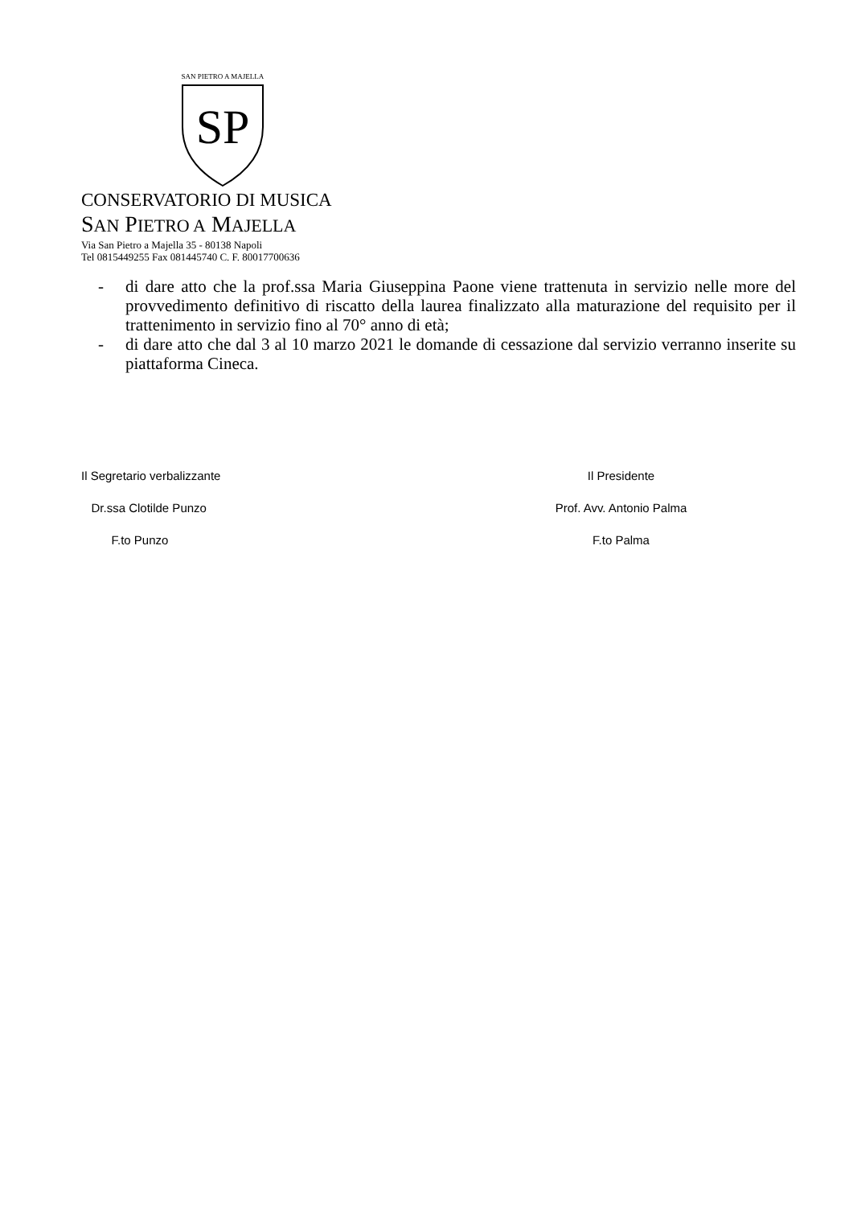SAN PIETRO A MAJELLA
SP
CONSERVATORIO DI MUSICA
SAN PIETRO A MAJELLA
Via San Pietro a Majella 35 - 80138 Napoli
Tel 0815449255 Fax 081445740 C. F. 80017700636
- di dare atto che la prof.ssa Maria Giuseppina Paone viene trattenuta in servizio nelle more del provvedimento definitivo di riscatto della laurea finalizzato alla maturazione del requisito per il trattenimento in servizio fino al 70° anno di età;
- di dare atto che dal 3 al 10 marzo 2021 le domande di cessazione dal servizio verranno inserite su piattaforma Cineca.
Il Segretario verbalizzante
Dr.ssa Clotilde Punzo
F.to Punzo
Il Presidente
Prof. Avv. Antonio Palma
F.to Palma